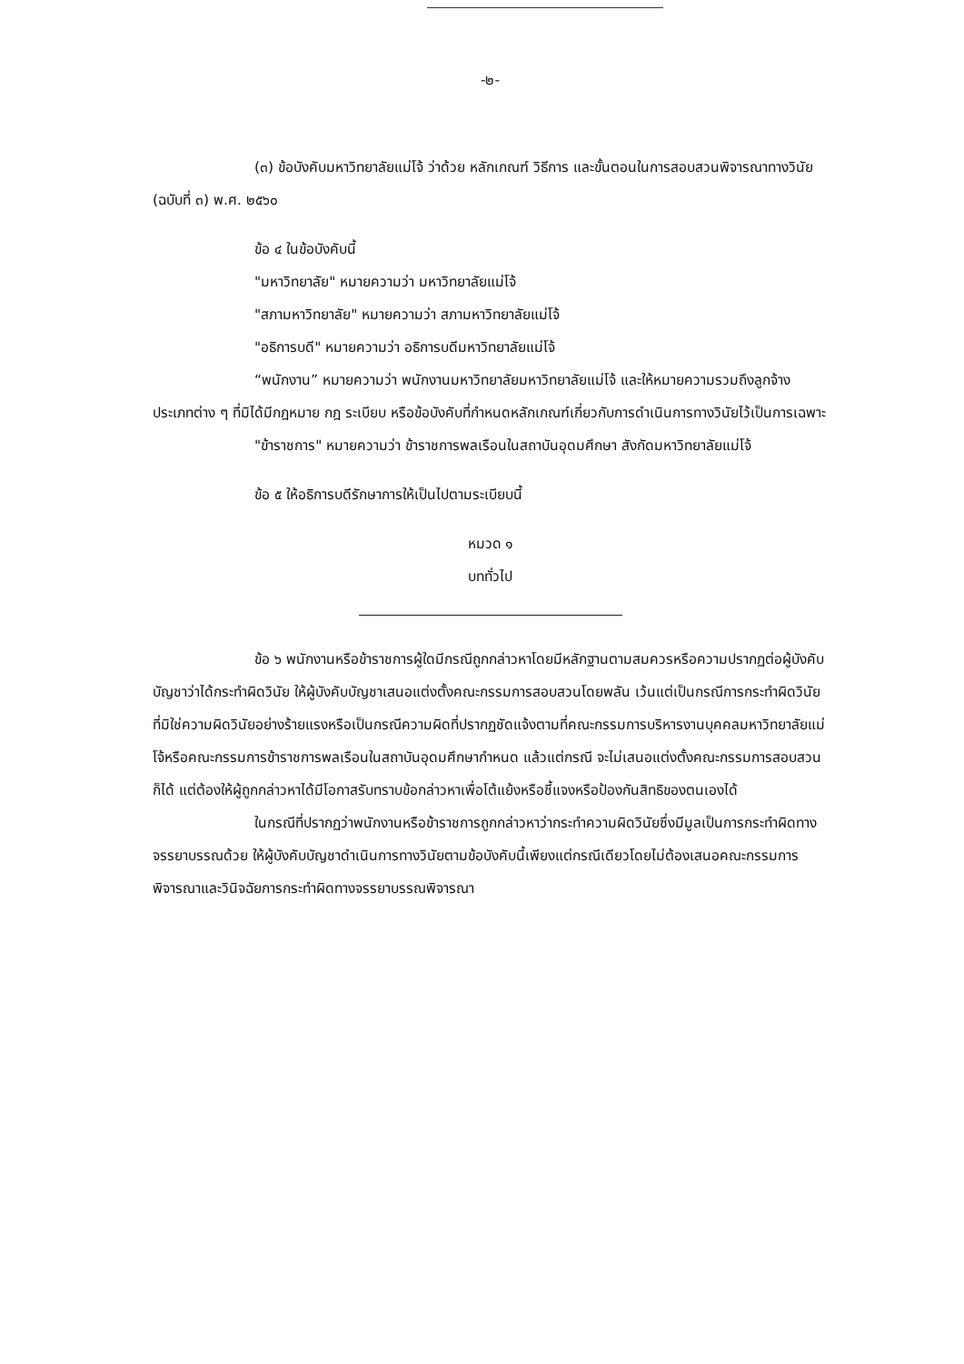-๒-
(๓) ข้อบังคับมหาวิทยาลัยแม่โจ้ ว่าด้วย หลักเกณฑ์ วิธีการ และขั้นตอนในการสอบสวนพิจารณาทางวินัย (ฉบับที่ ๓) พ.ศ. ๒๕๖๐
ข้อ ๔ ในข้อบังคับนี้
"มหาวิทยาลัย" หมายความว่า มหาวิทยาลัยแม่โจ้
"สภามหาวิทยาลัย" หมายความว่า สภามหาวิทยาลัยแม่โจ้
"อธิการบดี" หมายความว่า อธิการบดีมหาวิทยาลัยแม่โจ้
“พนักงาน” หมายความว่า พนักงานมหาวิทยาลัยมหาวิทยาลัยแม่โจ้ และให้หมายความรวมถึงลูกจ้างประเภทต่าง ๆ ที่มิได้มีกฎหมาย กฎ ระเบียบ หรือข้อบังคับที่กำหนดหลักเกณฑ์เกี่ยวกับการดำเนินการทางวินัยไว้เป็นการเฉพาะ
"ข้าราชการ" หมายความว่า ข้าราชการพลเรือนในสถาบันอุดมศึกษา สังกัดมหาวิทยาลัยแม่โจ้
ข้อ ๕ ให้อธิการบดีรักษาการให้เป็นไปตามระเบียบนี้
หมวด ๑
บททั่วไป
ข้อ ๖ พนักงานหรือข้าราชการผู้ใดมีกรณีถูกกล่าวหาโดยมีหลักฐานตามสมควรหรือความปรากฏต่อผู้บังคับบัญชาว่าได้กระทำผิดวินัย ให้ผู้บังคับบัญชาเสนอแต่งตั้งคณะกรรมการสอบสวนโดยพลัน เว้นแต่เป็นกรณีการกระทำผิดวินัยที่มิใช่ความผิดวินัยอย่างร้ายแรงหรือเป็นกรณีความผิดที่ปรากฏชัดแจ้งตามที่คณะกรรมการบริหารงานบุคคลมหาวิทยาลัยแม่โจ้หรือคณะกรรมการข้าราชการพลเรือนในสถาบันอุดมศึกษากำหนด แล้วแต่กรณี จะไม่เสนอแต่งตั้งคณะกรรมการสอบสวนก็ได้ แต่ต้องให้ผู้ถูกกล่าวหาได้มีโอกาสรับทราบข้อกล่าวหาเพื่อโต้แย้งหรือชี้แจงหรือป้องกันสิทธิของตนเองได้
ในกรณีที่ปรากฏว่าพนักงานหรือข้าราชการถูกกล่าวหาว่ากระทำความผิดวินัยซึ่งมีมูลเป็นการกระทำผิดทางจรรยาบรรณด้วย ให้ผู้บังคับบัญชาดำเนินการทางวินัยตามข้อบังคับนี้เพียงแต่กรณีเดียวโดยไม่ต้องเสนอคณะกรรมการพิจารณาและวินิจฉัยการกระทำผิดทางจรรยาบรรณพิจารณา